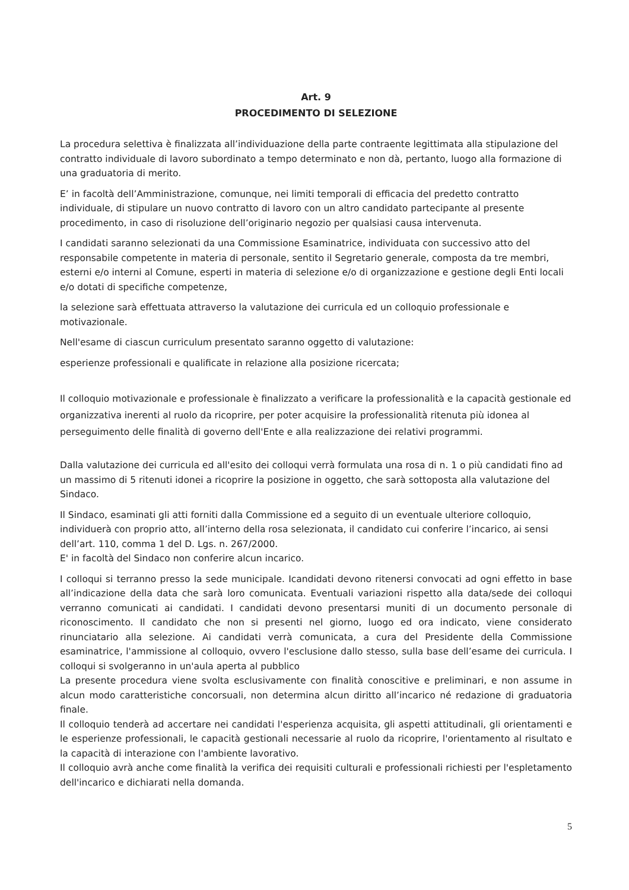Art. 9
PROCEDIMENTO DI SELEZIONE
La procedura selettiva è finalizzata all’individuazione della parte contraente legittimata alla stipulazione del contratto individuale di lavoro subordinato a tempo determinato e non dà, pertanto, luogo alla formazione di una graduatoria di merito.
E’ in facoltà dell’Amministrazione, comunque, nei limiti temporali di efficacia del predetto contratto individuale, di stipulare un nuovo contratto di lavoro con un altro candidato partecipante al presente procedimento, in caso di risoluzione dell’originario negozio per qualsiasi causa intervenuta.
I candidati saranno selezionati da una Commissione Esaminatrice, individuata con successivo atto del responsabile competente in materia di personale, sentito il Segretario generale, composta da tre membri, esterni e/o interni al Comune, esperti in materia di selezione e/o di organizzazione e gestione degli Enti locali e/o dotati di specifiche competenze,
la selezione sarà effettuata attraverso la valutazione dei curricula ed un colloquio professionale e motivazionale.
Nell'esame di ciascun curriculum presentato saranno oggetto di valutazione:
esperienze professionali e qualificate in relazione alla posizione ricercata;
Il colloquio motivazionale e professionale è finalizzato a verificare la professionalità e la capacità gestionale ed organizzativa inerenti al ruolo da ricoprire, per poter acquisire la professionalità ritenuta più idonea al perseguimento delle finalità di governo dell'Ente e alla realizzazione dei relativi programmi.
Dalla valutazione dei curricula ed all'esito dei colloqui verrà formulata una rosa di n. 1 o più candidati fino ad un massimo di 5 ritenuti idonei a ricoprire la posizione in oggetto, che sarà sottoposta alla valutazione del Sindaco.
Il Sindaco, esaminati gli atti forniti dalla Commissione ed a seguito di un eventuale ulteriore colloquio, individuerà con proprio atto, all’interno della rosa selezionata, il candidato cui conferire l’incarico, ai sensi dell’art. 110, comma 1 del D. Lgs. n. 267/2000.
E' in facoltà del Sindaco non conferire alcun incarico.
I colloqui si terranno presso la sede municipale. Icandidati devono ritenersi convocati ad ogni effetto in base all’indicazione della data che sarà loro comunicata. Eventuali variazioni rispetto alla data/sede dei colloqui verranno comunicati ai candidati. I candidati devono presentarsi muniti di un documento personale di riconoscimento. Il candidato che non si presenti nel giorno, luogo ed ora indicato, viene considerato rinunciatario alla selezione. Ai candidati verrà comunicata, a cura del Presidente della Commissione esaminatrice, l'ammissione al colloquio, ovvero l'esclusione dallo stesso, sulla base dell’esame dei curricula. I colloqui si svolgeranno in un'aula aperta al pubblico
La presente procedura viene svolta esclusivamente con finalità conoscitive e preliminari, e non assume in alcun modo caratteristiche concorsuali, non determina alcun diritto all’incarico né redazione di graduatoria finale.
Il colloquio tenderà ad accertare nei candidati l'esperienza acquisita, gli aspetti attitudinali, gli orientamenti e le esperienze professionali, le capacità gestionali necessarie al ruolo da ricoprire, l'orientamento al risultato e la capacità di interazione con l'ambiente lavorativo.
Il colloquio avrà anche come finalità la verifica dei requisiti culturali e professionali richiesti per l'espletamento dell'incarico e dichiarati nella domanda.
5